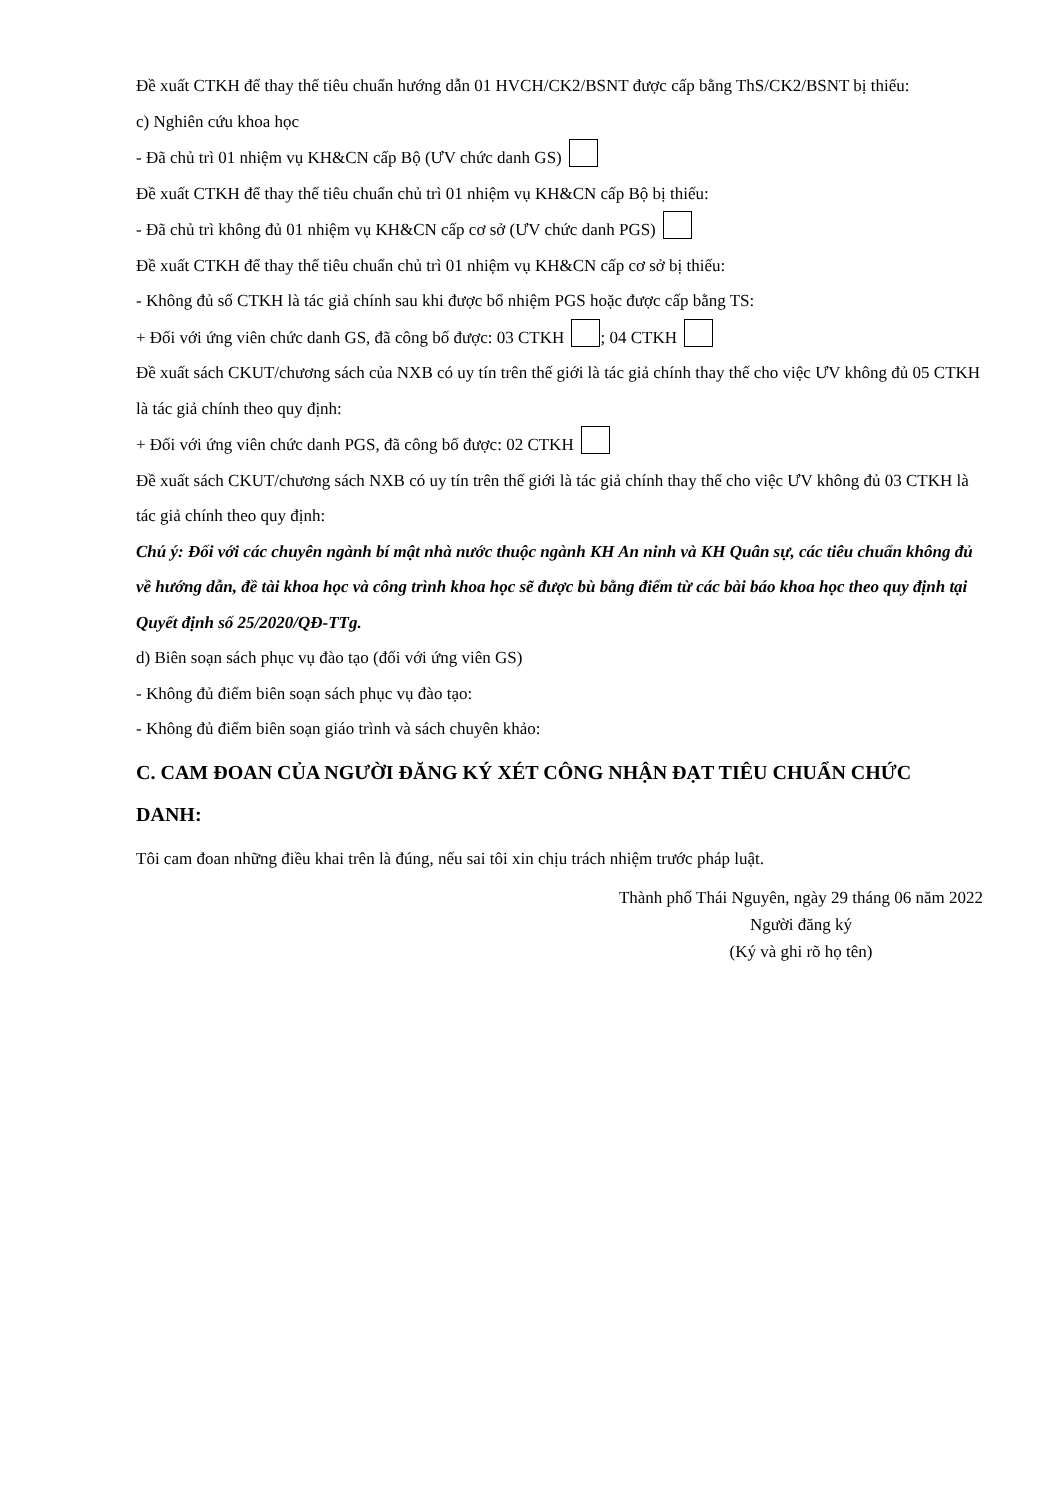Đề xuất CTKH để thay thế tiêu chuẩn hướng dẫn 01 HVCH/CK2/BSNT được cấp bằng ThS/CK2/BSNT bị thiếu:
c) Nghiên cứu khoa học
- Đã chủ trì 01 nhiệm vụ KH&CN cấp Bộ (ƯV chức danh GS)
Đề xuất CTKH để thay thế tiêu chuẩn chủ trì 01 nhiệm vụ KH&CN cấp Bộ bị thiếu:
- Đã chủ trì không đủ 01 nhiệm vụ KH&CN cấp cơ sở (ƯV chức danh PGS)
Đề xuất CTKH để thay thế tiêu chuẩn chủ trì 01 nhiệm vụ KH&CN cấp cơ sở bị thiếu:
- Không đủ số CTKH là tác giả chính sau khi được bổ nhiệm PGS hoặc được cấp bằng TS:
+ Đối với ứng viên chức danh GS, đã công bố được: 03 CTKH ; 04 CTKH
Đề xuất sách CKUT/chương sách của NXB có uy tín trên thế giới là tác giả chính thay thế cho việc ƯV không đủ 05 CTKH là tác giả chính theo quy định:
+ Đối với ứng viên chức danh PGS, đã công bố được: 02 CTKH
Đề xuất sách CKUT/chương sách NXB có uy tín trên thế giới là tác giả chính thay thế cho việc ƯV không đủ 03 CTKH là tác giả chính theo quy định:
Chú ý: Đối với các chuyên ngành bí mật nhà nước thuộc ngành KH An ninh và KH Quân sự, các tiêu chuẩn không đủ về hướng dẫn, đề tài khoa học và công trình khoa học sẽ được bù bằng điểm từ các bài báo khoa học theo quy định tại Quyết định số 25/2020/QĐ-TTg.
d) Biên soạn sách phục vụ đào tạo (đối với ứng viên GS)
- Không đủ điểm biên soạn sách phục vụ đào tạo:
- Không đủ điểm biên soạn giáo trình và sách chuyên khảo:
C. CAM ĐOAN CỦA NGƯỜI ĐĂNG KÝ XÉT CÔNG NHẬN ĐẠT TIÊU CHUẨN CHỨC DANH:
Tôi cam đoan những điều khai trên là đúng, nếu sai tôi xin chịu trách nhiệm trước pháp luật.
Thành phố Thái Nguyên, ngày 29 tháng 06 năm 2022
Người đăng ký
(Ký và ghi rõ họ tên)